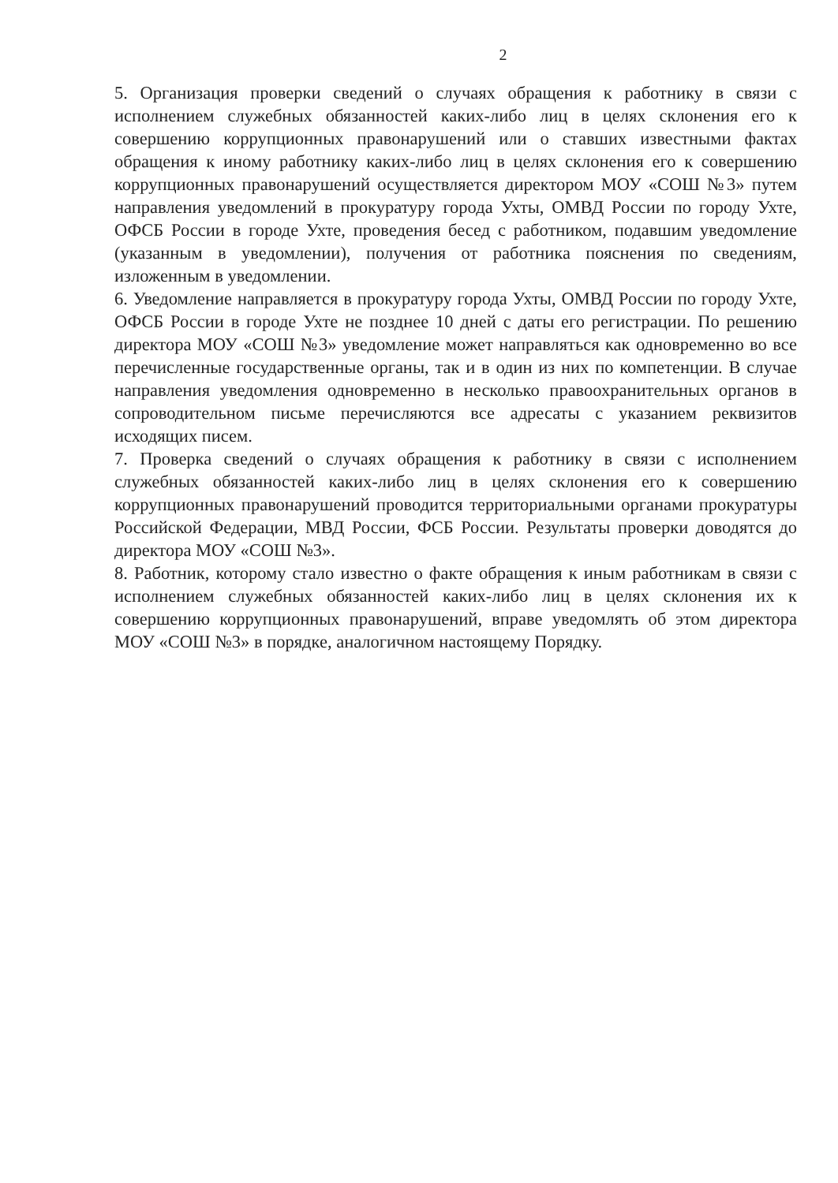2
5. Организация проверки сведений о случаях обращения к работнику в связи с исполнением служебных обязанностей каких-либо лиц в целях склонения его к совершению коррупционных правонарушений или о ставших известными фактах обращения к иному работнику каких-либо лиц в целях склонения его к совершению коррупционных правонарушений осуществляется директором МОУ «СОШ №3» путем направления уведомлений в прокуратуру города Ухты, ОМВД России по городу Ухте, ОФСБ России в городе Ухте, проведения бесед с работником, подавшим уведомление (указанным в уведомлении), получения от работника пояснения по сведениям, изложенным в уведомлении.
6. Уведомление направляется в прокуратуру города Ухты, ОМВД России по городу Ухте, ОФСБ России в городе Ухте не позднее 10 дней с даты его регистрации. По решению директора МОУ «СОШ №3» уведомление может направляться как одновременно во все перечисленные государственные органы, так и в один из них по компетенции. В случае направления уведомления одновременно в несколько правоохранительных органов в сопроводительном письме перечисляются все адресаты с указанием реквизитов исходящих писем.
7. Проверка сведений о случаях обращения к работнику в связи с исполнением служебных обязанностей каких-либо лиц в целях склонения его к совершению коррупционных правонарушений проводится территориальными органами прокуратуры Российской Федерации, МВД России, ФСБ России. Результаты проверки доводятся до директора МОУ «СОШ №3».
8. Работник, которому стало известно о факте обращения к иным работникам в связи с исполнением служебных обязанностей каких-либо лиц в целях склонения их к совершению коррупционных правонарушений, вправе уведомлять об этом директора МОУ «СОШ №3» в порядке, аналогичном настоящему Порядку.